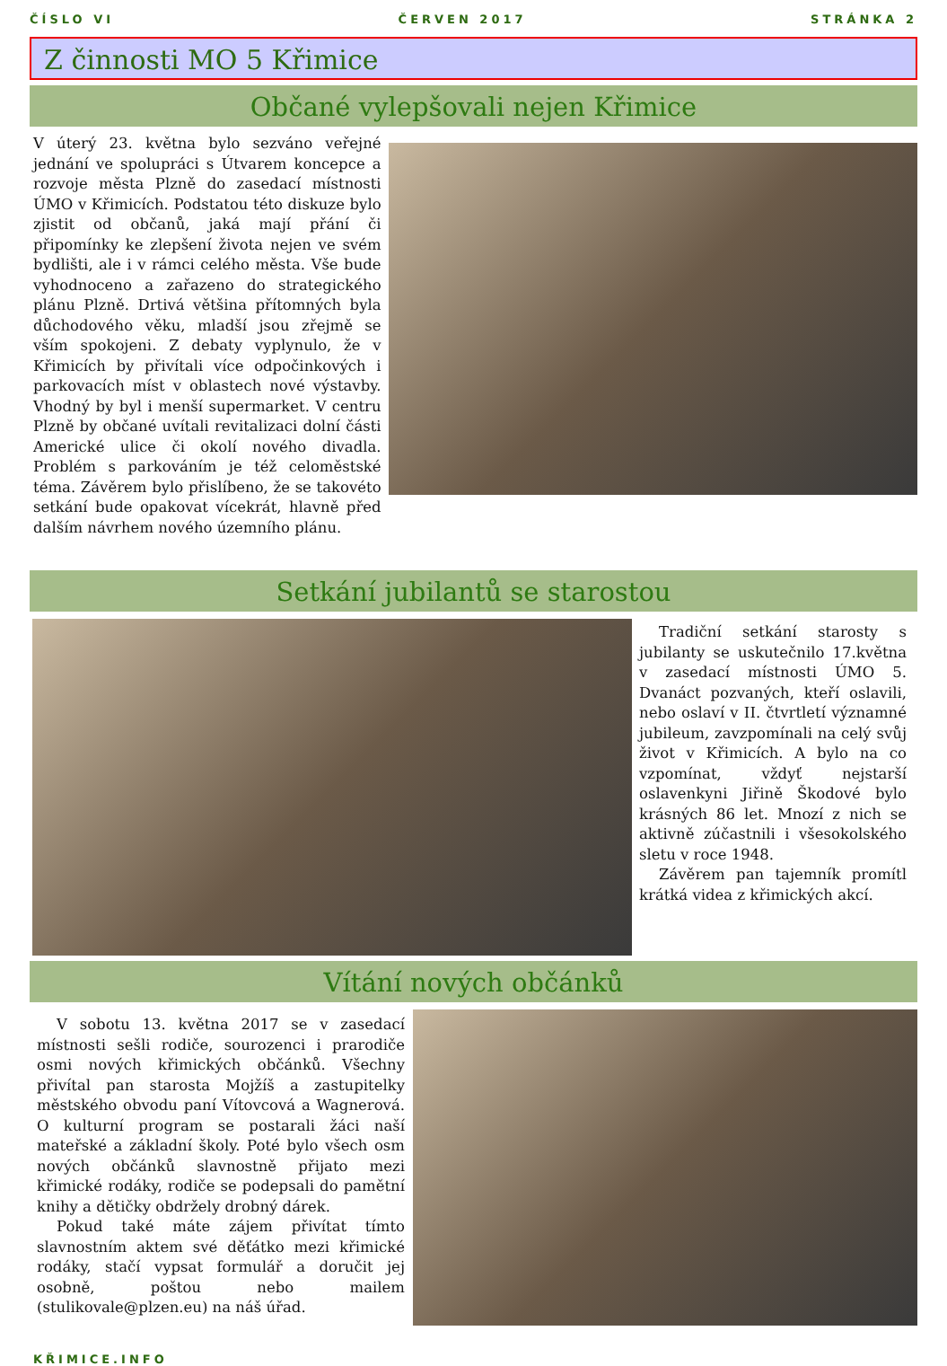ČÍSLO VI ČERVEN 2017 STRÁNKA 2
Z činnosti MO 5 Křimice
Občané vylepšovali nejen Křimice
V úterý 23. května bylo sezváno veřejné jednání ve spolupráci s Útvarem koncepce a rozvoje města Plzně do zasedací místnosti ÚMO v Křimicích. Podstatou této diskuze bylo zjistit od občanů, jaká mají přání či připomínky ke zlepšení života nejen ve svém bydlišti, ale i v rámci celého města. Vše bude vyhodnoceno a zařazeno do strategického plánu Plzně. Drtivá většina přítomných byla důchodového věku, mladší jsou zřejmě se vším spokojeni. Z debaty vyplynulo, že v Křimicích by přivítali více odpočinkových i parkovacích míst v oblastech nové výstavby. Vhodný by byl i menší supermarket. V centru Plzně by občané uvítali revitalizaci dolní části Americké ulice či okolí nového divadla. Problém s parkováním je též celoměstské téma. Závěrem bylo přislíbeno, že se takovéto setkání bude opakovat vícekrát, hlavně před dalším návrhem nového územního plánu.
Setkání jubilantů se starostou
Tradiční setkání starosty s jubilanty se uskutečnilo 17.května v zasedací místnosti ÚMO 5. Dvanáct pozvaných, kteří oslavili, nebo oslaví v II. čtvrtletí významné jubileum, zavzpomínali na celý svůj život v Křimicích. A bylo na co vzpomínat, vždyť nejstarší oslavenkyni Jiřině Škodové bylo krásných 86 let. Mnozí z nich se aktivně zúčastnili i všesokolského sletu v roce 1948.
Závěrem pan tajemník promítl krátká videa z křimických akcí.
Vítání nových občánků
V sobotu 13. května 2017 se v zasedací místnosti sešli rodiče, sourozenci i prarodiče osmi nových křimických občánků. Všechny přivítal pan starosta Mojžíš a zastupitelky městského obvodu paní Vítovcová a Wagnerová. O kulturní program se postarali žáci naší mateřské a základní školy. Poté bylo všech osm nových občánků slavnostně přijato mezi křimické rodáky, rodiče se podepsali do pamětní knihy a dětičky obdržely drobný dárek.
Pokud také máte zájem přivítat tímto slavnostním aktem své děťátko mezi křimické rodáky, stačí vypsat formulář a doručit jej osobně, poštou nebo mailem (stulikovale@plzen.eu) na náš úřad.
KŘIMICE.INFO